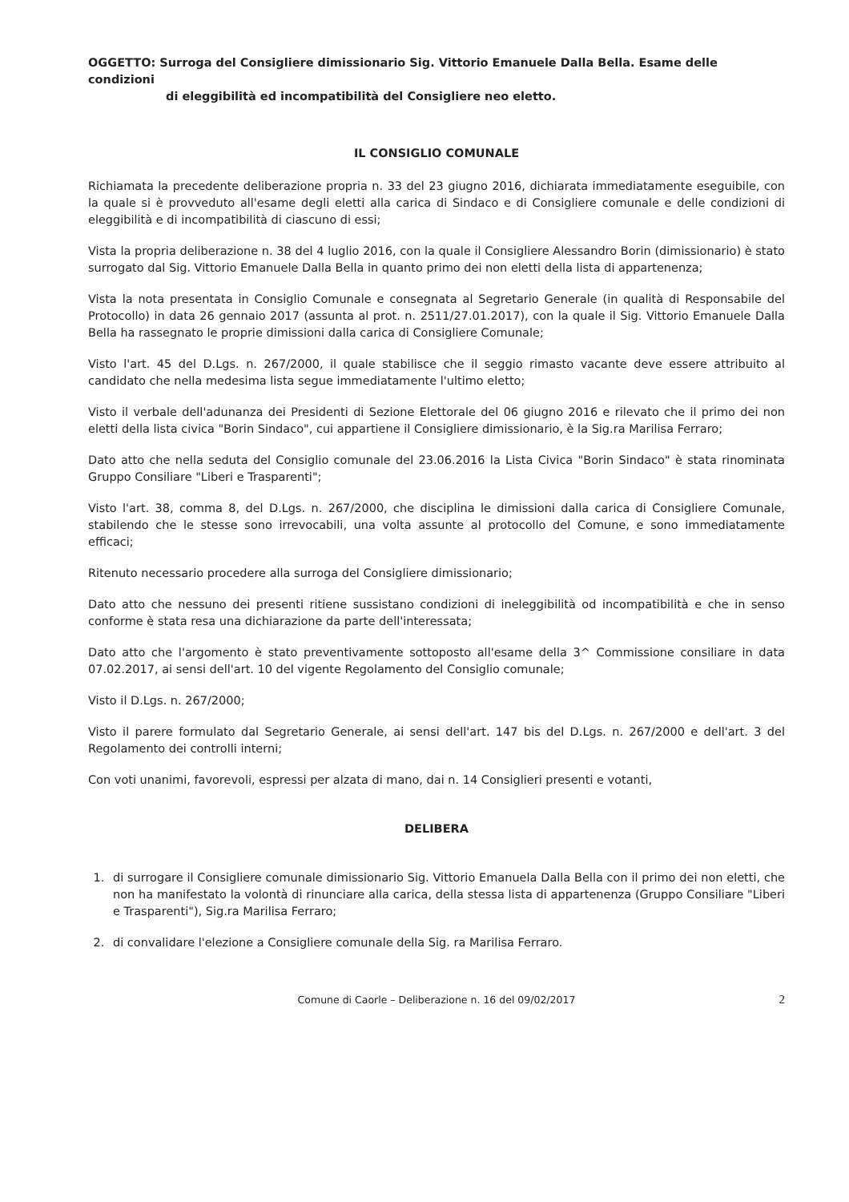OGGETTO: Surroga del Consigliere dimissionario Sig. Vittorio Emanuele Dalla Bella. Esame delle condizioni
di eleggibilità ed incompatibilità del Consigliere neo eletto.
IL CONSIGLIO COMUNALE
Richiamata la precedente deliberazione propria n. 33 del 23 giugno 2016, dichiarata immediatamente eseguibile, con la quale si è provveduto all'esame degli eletti alla carica di Sindaco e di Consigliere comunale e delle condizioni di eleggibilità e di incompatibilità di ciascuno di essi;
Vista la propria deliberazione n. 38 del 4 luglio 2016, con la quale il Consigliere Alessandro Borin (dimissionario) è stato surrogato dal Sig. Vittorio Emanuele Dalla Bella in quanto primo dei non eletti della lista di appartenenza;
Vista la nota presentata in Consiglio Comunale e consegnata al Segretario Generale (in qualità di Responsabile del Protocollo) in data 26 gennaio 2017 (assunta al prot. n. 2511/27.01.2017), con la quale il Sig. Vittorio Emanuele Dalla Bella ha rassegnato le proprie dimissioni dalla carica di Consigliere Comunale;
Visto l'art. 45 del D.Lgs. n. 267/2000, il quale stabilisce che il seggio rimasto vacante deve essere attribuito al candidato che nella medesima lista segue immediatamente l'ultimo eletto;
Visto il verbale dell'adunanza dei Presidenti di Sezione Elettorale del 06 giugno 2016 e rilevato che il primo dei non eletti della lista civica "Borin Sindaco", cui appartiene il Consigliere dimissionario, è la Sig.ra Marilisa Ferraro;
Dato atto che nella seduta del Consiglio comunale del 23.06.2016 la Lista Civica "Borin Sindaco" è stata rinominata Gruppo Consiliare "Liberi e Trasparenti";
Visto l'art. 38, comma 8, del D.Lgs. n. 267/2000, che disciplina le dimissioni dalla carica di Consigliere Comunale, stabilendo che le stesse sono irrevocabili, una volta assunte al protocollo del Comune, e sono immediatamente efficaci;
Ritenuto necessario procedere alla surroga del Consigliere dimissionario;
Dato atto che nessuno dei presenti ritiene sussistano condizioni di ineleggibilità od incompatibilità e che in senso conforme è stata resa una dichiarazione da parte dell'interessata;
Dato atto che l'argomento è stato preventivamente sottoposto all'esame della 3^ Commissione consiliare in data 07.02.2017, ai sensi dell'art. 10 del vigente Regolamento del Consiglio comunale;
Visto il D.Lgs. n. 267/2000;
Visto il parere formulato dal Segretario Generale, ai sensi dell'art. 147 bis del D.Lgs. n. 267/2000 e dell'art. 3 del Regolamento dei controlli interni;
Con voti unanimi, favorevoli, espressi per alzata di mano, dai n. 14 Consiglieri presenti e votanti,
DELIBERA
1. di surrogare il Consigliere comunale dimissionario Sig. Vittorio Emanuela Dalla Bella con il primo dei non eletti, che non ha manifestato la volontà di rinunciare alla carica, della stessa lista di appartenenza (Gruppo Consiliare "Liberi e Trasparenti"), Sig.ra Marilisa Ferraro;
2. di convalidare l'elezione a Consigliere comunale della Sig. ra Marilisa Ferraro.
Comune di Caorle – Deliberazione n. 16 del 09/02/2017 2